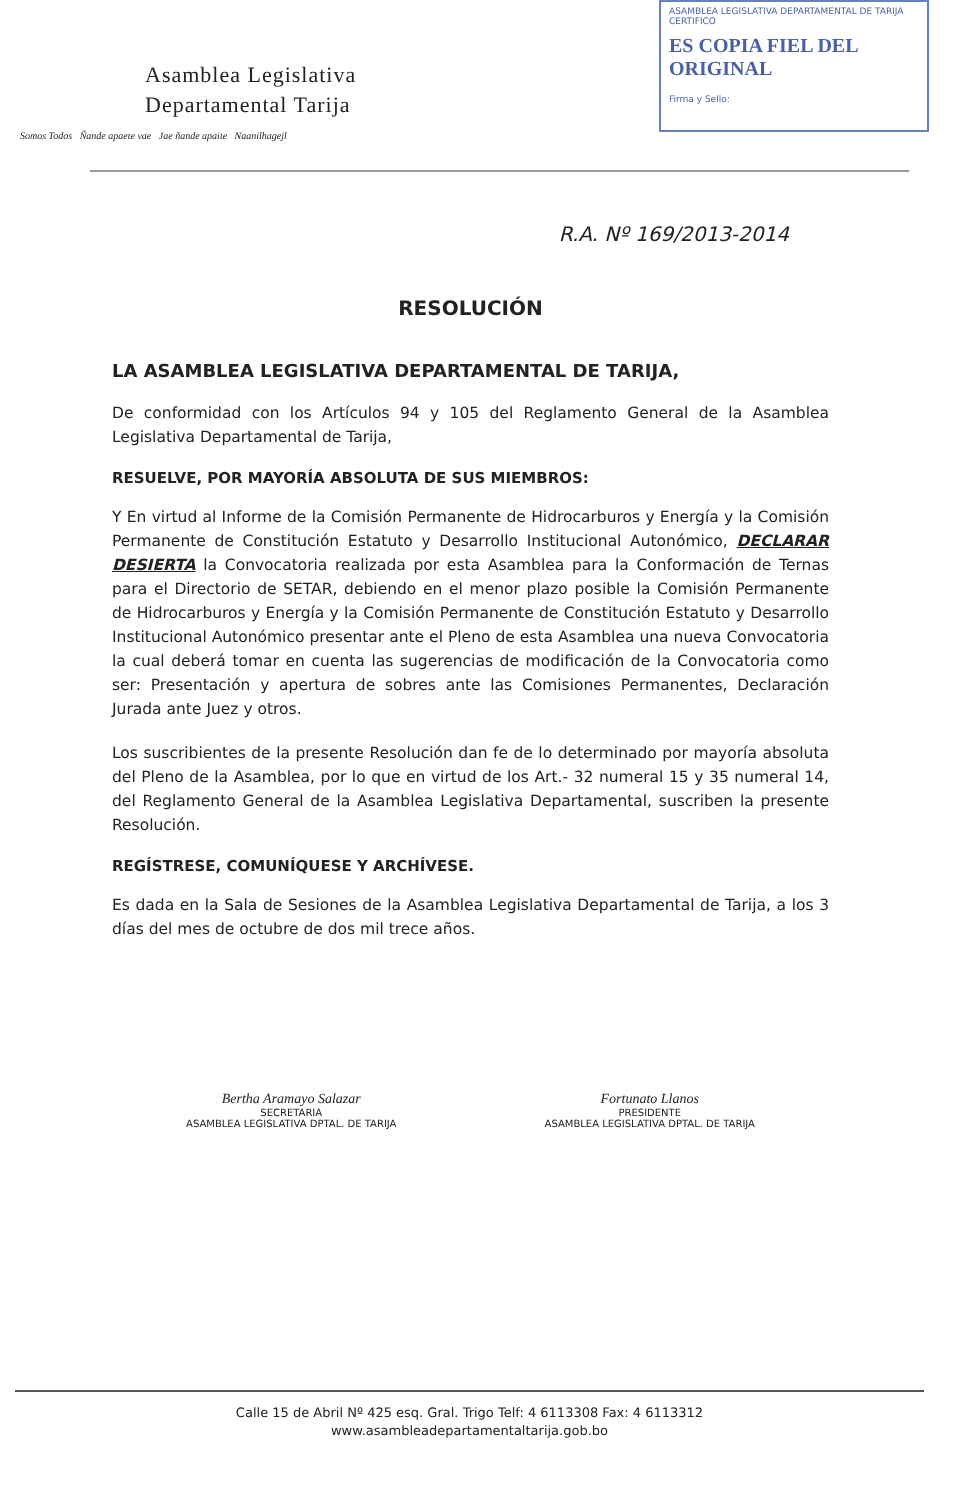Asamblea Legislativa
Departamental Tarija
Somos Todos Ñande apaete vae Jae ñande apaite Naanilhagejl
ASAMBLEA LEGISLATIVA DEPARTAMENTAL DE TARIJA
CERTIFICO
ES COPIA FIEL DEL ORIGINAL
Firma y Sello:
R.A. Nº 169/2013-2014
RESOLUCIÓN
LA ASAMBLEA LEGISLATIVA DEPARTAMENTAL DE TARIJA,
De conformidad con los Artículos 94 y 105 del Reglamento General de la Asamblea Legislativa Departamental de Tarija,
RESUELVE, POR MAYORÍA ABSOLUTA DE SUS MIEMBROS:
Y En virtud al Informe de la Comisión Permanente de Hidrocarburos y Energía y la Comisión Permanente de Constitución Estatuto y Desarrollo Institucional Autonómico, DECLARAR DESIERTA la Convocatoria realizada por esta Asamblea para la Conformación de Ternas para el Directorio de SETAR, debiendo en el menor plazo posible la Comisión Permanente de Hidrocarburos y Energía y la Comisión Permanente de Constitución Estatuto y Desarrollo Institucional Autonómico presentar ante el Pleno de esta Asamblea una nueva Convocatoria la cual deberá tomar en cuenta las sugerencias de modificación de la Convocatoria como ser: Presentación y apertura de sobres ante las Comisiones Permanentes, Declaración Jurada ante Juez y otros.
Los suscribientes de la presente Resolución dan fe de lo determinado por mayoría absoluta del Pleno de la Asamblea, por lo que en virtud de los Art.- 32 numeral 15 y 35 numeral 14, del Reglamento General de la Asamblea Legislativa Departamental, suscriben la presente Resolución.
REGÍSTRESE, COMUNÍQUESE Y ARCHÍVESE.
Es dada en la Sala de Sesiones de la Asamblea Legislativa Departamental de Tarija, a los 3 días del mes de octubre de dos mil trece años.
Bertha Aramayo Salazar
SECRETARIA
ASAMBLEA LEGISLATIVA DPTAL. DE TARIJA
Fortunato Llanos
PRESIDENTE
ASAMBLEA LEGISLATIVA DPTAL. DE TARIJA
Calle 15 de Abril Nº 425 esq. Gral. Trigo Telf: 4 6113308 Fax: 4 6113312
www.asambleadepartamentaltarija.gob.bo